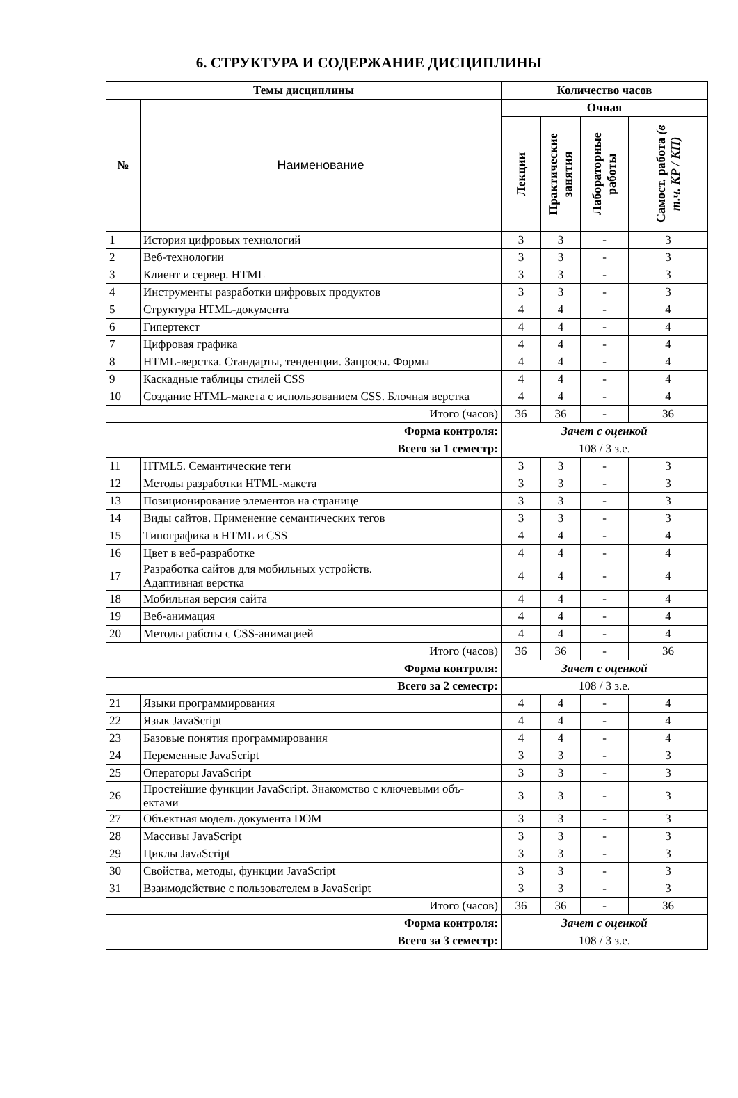6. СТРУКТУРА И СОДЕРЖАНИЕ ДИСЦИПЛИНЫ
| Темы дисциплины | | Количество часов | | | |
| --- | --- | --- | --- | --- | --- |
| № | Наименование | Очная | | | |
| | | Лекции | Практические занятия | Лабораторные работы | Самост. работа (в т.ч. КР / КП) |
| 1 | История цифровых технологий | 3 | 3 | - | 3 |
| 2 | Веб-технологии | 3 | 3 | - | 3 |
| 3 | Клиент и сервер. HTML | 3 | 3 | - | 3 |
| 4 | Инструменты разработки цифровых продуктов | 3 | 3 | - | 3 |
| 5 | Структура HTML-документа | 4 | 4 | - | 4 |
| 6 | Гипертекст | 4 | 4 | - | 4 |
| 7 | Цифровая графика | 4 | 4 | - | 4 |
| 8 | HTML-верстка. Стандарты, тенденции. Запросы. Формы | 4 | 4 | - | 4 |
| 9 | Каскадные таблицы стилей CSS | 4 | 4 | - | 4 |
| 10 | Создание HTML-макета с использованием CSS. Блочная верстка | 4 | 4 | - | 4 |
| Итого (часов) | | 36 | 36 | - | 36 |
| Форма контроля: | | Зачет с оценкой | | | |
| Всего за 1 семестр: | | 108 / 3 з.е. | | | |
| 11 | HTML5. Семантические теги | 3 | 3 | - | 3 |
| 12 | Методы разработки HTML-макета | 3 | 3 | - | 3 |
| 13 | Позиционирование элементов на странице | 3 | 3 | - | 3 |
| 14 | Виды сайтов. Применение семантических тегов | 3 | 3 | - | 3 |
| 15 | Типографика в HTML и CSS | 4 | 4 | - | 4 |
| 16 | Цвет в веб-разработке | 4 | 4 | - | 4 |
| 17 | Разработка сайтов для мобильных устройств. Адаптивная верстка | 4 | 4 | - | 4 |
| 18 | Мобильная версия сайта | 4 | 4 | - | 4 |
| 19 | Веб-анимация | 4 | 4 | - | 4 |
| 20 | Методы работы с CSS-анимацией | 4 | 4 | - | 4 |
| Итого (часов) | | 36 | 36 | - | 36 |
| Форма контроля: | | Зачет с оценкой | | | |
| Всего за 2 семестр: | | 108 / 3 з.е. | | | |
| 21 | Языки программирования | 4 | 4 | - | 4 |
| 22 | Язык JavaScript | 4 | 4 | - | 4 |
| 23 | Базовые понятия программирования | 4 | 4 | - | 4 |
| 24 | Переменные JavaScript | 3 | 3 | - | 3 |
| 25 | Операторы JavaScript | 3 | 3 | - | 3 |
| 26 | Простейшие функции JavaScript. Знакомство с ключевыми объ- ектами | 3 | 3 | - | 3 |
| 27 | Объектная модель документа DOM | 3 | 3 | - | 3 |
| 28 | Массивы JavaScript | 3 | 3 | - | 3 |
| 29 | Циклы JavaScript | 3 | 3 | - | 3 |
| 30 | Свойства, методы, функции JavaScript | 3 | 3 | - | 3 |
| 31 | Взаимодействие с пользователем в JavaScript | 3 | 3 | - | 3 |
| Итого (часов) | | 36 | 36 | - | 36 |
| Форма контроля: | | Зачет с оценкой | | | |
| Всего за 3 семестр: | | 108 / 3 з.е. | | | |